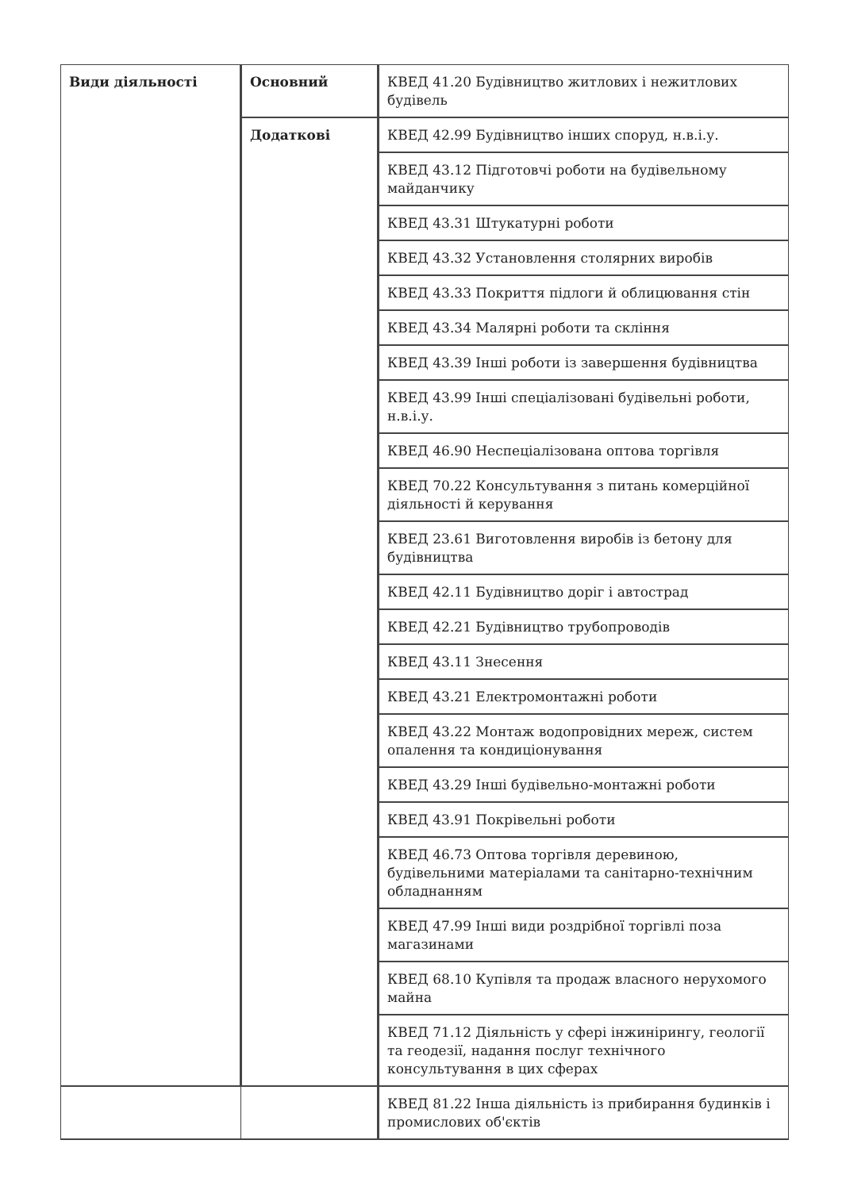| Види діяльності | Основний | КВЕД 41.20 Будівництво житлових і нежитлових будівель |
| | Додаткові | КВЕД 42.99 Будівництво інших споруд, н.в.і.у. |
| | | КВЕД 43.12 Підготовчі роботи на будівельному майданчику |
| | | КВЕД 43.31 Штукатурні роботи |
| | | КВЕД 43.32 Установлення столярних виробів |
| | | КВЕД 43.33 Покриття підлоги й облицювання стін |
| | | КВЕД 43.34 Малярні роботи та скління |
| | | КВЕД 43.39 Інші роботи із завершення будівництва |
| | | КВЕД 43.99 Інші спеціалізовані будівельні роботи, н.в.і.у. |
| | | КВЕД 46.90 Неспеціалізована оптова торгівля |
| | | КВЕД 70.22 Консультування з питань комерційної діяльності й керування |
| | | КВЕД 23.61 Виготовлення виробів із бетону для будівництва |
| | | КВЕД 42.11 Будівництво доріг і автострад |
| | | КВЕД 42.21 Будівництво трубопроводів |
| | | КВЕД 43.11 Знесення |
| | | КВЕД 43.21 Електромонтажні роботи |
| | | КВЕД 43.22 Монтаж водопровідних мереж, систем опалення та кондиціонування |
| | | КВЕД 43.29 Інші будівельно-монтажні роботи |
| | | КВЕД 43.91 Покрівельні роботи |
| | | КВЕД 46.73 Оптова торгівля деревиною, будівельними матеріалами та санітарно-технічним обладнанням |
| | | КВЕД 47.99 Інші види роздрібної торгівлі поза магазинами |
| | | КВЕД 68.10 Купівля та продаж власного нерухомого майна |
| | | КВЕД 71.12 Діяльність у сфері інжинірингу, геології та геодезії, надання послуг технічного консультування в цих сферах |
| | | КВЕД 81.22 Інша діяльність із прибирання будинків і промислових об'єктів |